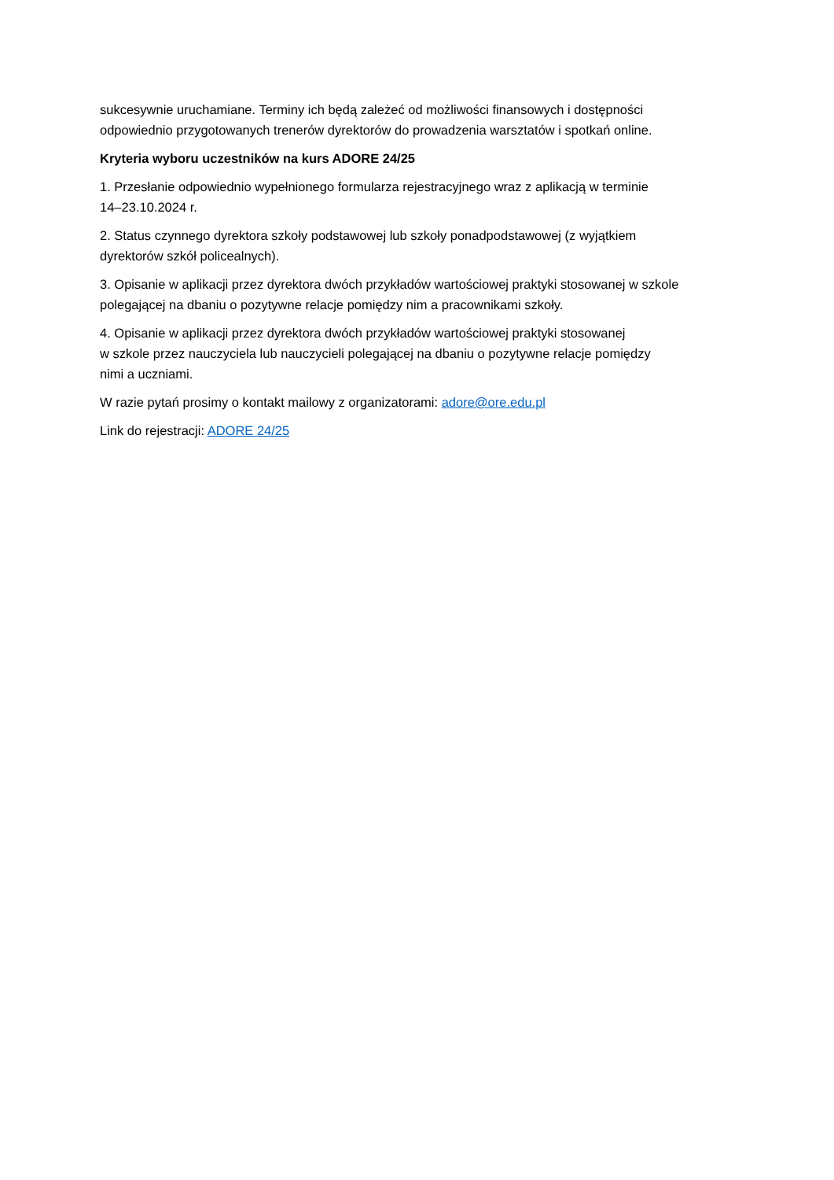sukcesywnie uruchamiane. Terminy ich będą zależeć od możliwości finansowych i dostępności
odpowiednio przygotowanych trenerów dyrektorów do prowadzenia warsztatów i spotkań online.
Kryteria wyboru uczestników na kurs ADORE 24/25
1. Przesłanie odpowiednio wypełnionego formularza rejestracyjnego wraz z aplikacją w terminie
14–23.10.2024 r.
2. Status czynnego dyrektora szkoły podstawowej lub szkoły ponadpodstawowej (z wyjątkiem
dyrektorów szkół policealnych).
3. Opisanie w aplikacji przez dyrektora dwóch przykładów wartościowej praktyki stosowanej w szkole
polegającej na dbaniu o pozytywne relacje pomiędzy nim a pracownikami szkoły.
4. Opisanie w aplikacji przez dyrektora dwóch przykładów wartościowej praktyki stosowanej
w szkole przez nauczyciela lub nauczycieli polegającej na dbaniu o pozytywne relacje pomiędzy
nimi a uczniami.
W razie pytań prosimy o kontakt mailowy z organizatorami: adore@ore.edu.pl
Link do rejestracji: ADORE 24/25